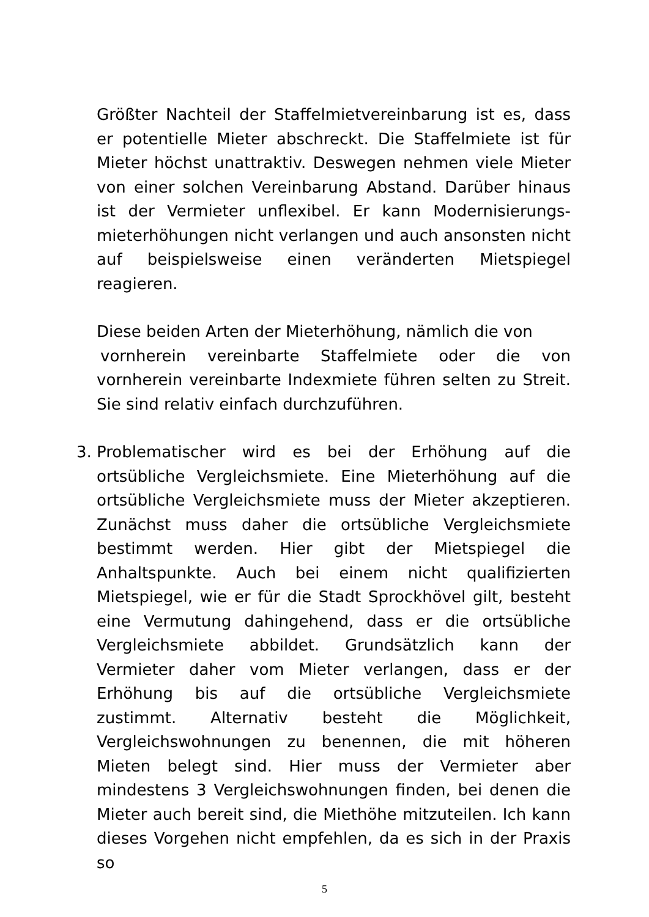Größter Nachteil der Staffelmietvereinbarung ist es, dass er potentielle Mieter abschreckt. Die Staffelmiete ist für Mieter höchst unattraktiv. Deswegen nehmen viele Mieter von einer solchen Vereinbarung Abstand. Darüber hinaus ist der Vermieter unflexibel. Er kann Modernisierungs-mieterhöhungen nicht verlangen und auch ansonsten nicht auf beispielsweise einen veränderten Mietspiegel reagieren.
Diese beiden Arten der Mieterhöhung, nämlich die von
vornherein vereinbarte Staffelmiete oder die von vornherein vereinbarte Indexmiete führen selten zu Streit. Sie sind relativ einfach durchzuführen.
3. Problematischer wird es bei der Erhöhung auf die ortsübliche Vergleichsmiete. Eine Mieterhöhung auf die ortsübliche Vergleichsmiete muss der Mieter akzeptieren. Zunächst muss daher die ortsübliche Vergleichsmiete bestimmt werden. Hier gibt der Mietspiegel die Anhaltspunkte. Auch bei einem nicht qualifizierten Mietspiegel, wie er für die Stadt Sprockhövel gilt, besteht eine Vermutung dahingehend, dass er die ortsübliche Vergleichsmiete abbildet. Grundsätzlich kann der Vermieter daher vom Mieter verlangen, dass er der Erhöhung bis auf die ortsübliche Vergleichsmiete zustimmt. Alternativ besteht die Möglichkeit, Vergleichswohnungen zu benennen, die mit höheren Mieten belegt sind. Hier muss der Vermieter aber mindestens 3 Vergleichswohnungen finden, bei denen die Mieter auch bereit sind, die Miethöhe mitzuteilen. Ich kann dieses Vorgehen nicht empfehlen, da es sich in der Praxis so
5